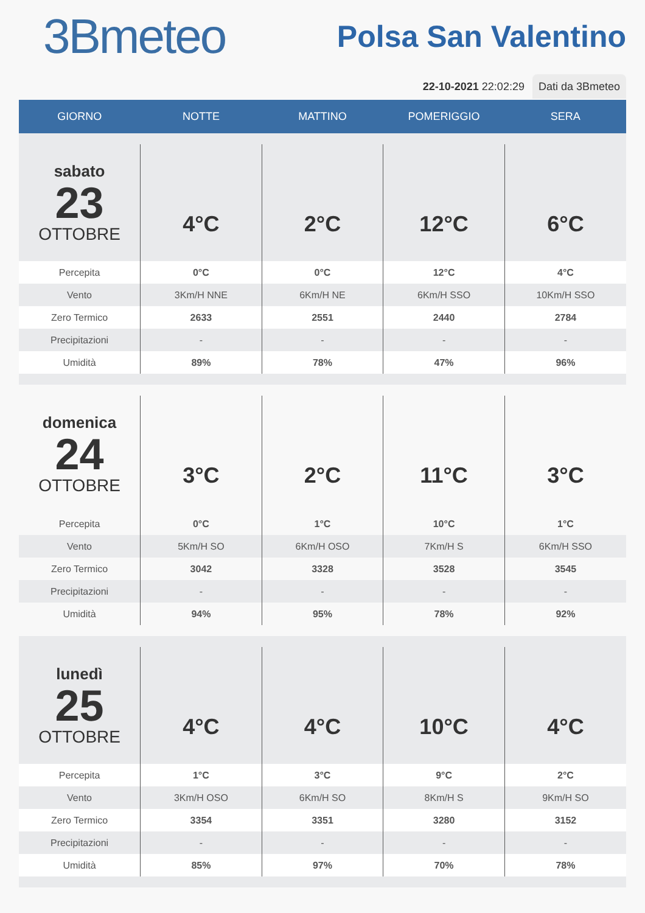3Bmeteo
Polsa San Valentino
22-10-2021 22:02:29 Dati da 3Bmeteo
| GIORNO | NOTTE | MATTINO | POMERIGGIO | SERA |
| --- | --- | --- | --- | --- |
| sabato 23 OTTOBRE | 4°C | 2°C | 12°C | 6°C |
| Percepita | 0°C | 0°C | 12°C | 4°C |
| Vento | 3Km/H NNE | 6Km/H NE | 6Km/H SSO | 10Km/H SSO |
| Zero Termico | 2633 | 2551 | 2440 | 2784 |
| Precipitazioni | - | - | - | - |
| Umidità | 89% | 78% | 47% | 96% |
| domenica 24 OTTOBRE | 3°C | 2°C | 11°C | 3°C |
| Percepita | 0°C | 1°C | 10°C | 1°C |
| Vento | 5Km/H SO | 6Km/H OSO | 7Km/H S | 6Km/H SSO |
| Zero Termico | 3042 | 3328 | 3528 | 3545 |
| Precipitazioni | - | - | - | - |
| Umidità | 94% | 95% | 78% | 92% |
| lunedì 25 OTTOBRE | 4°C | 4°C | 10°C | 4°C |
| Percepita | 1°C | 3°C | 9°C | 2°C |
| Vento | 3Km/H OSO | 6Km/H SO | 8Km/H S | 9Km/H SO |
| Zero Termico | 3354 | 3351 | 3280 | 3152 |
| Precipitazioni | - | - | - | - |
| Umidità | 85% | 97% | 70% | 78% |